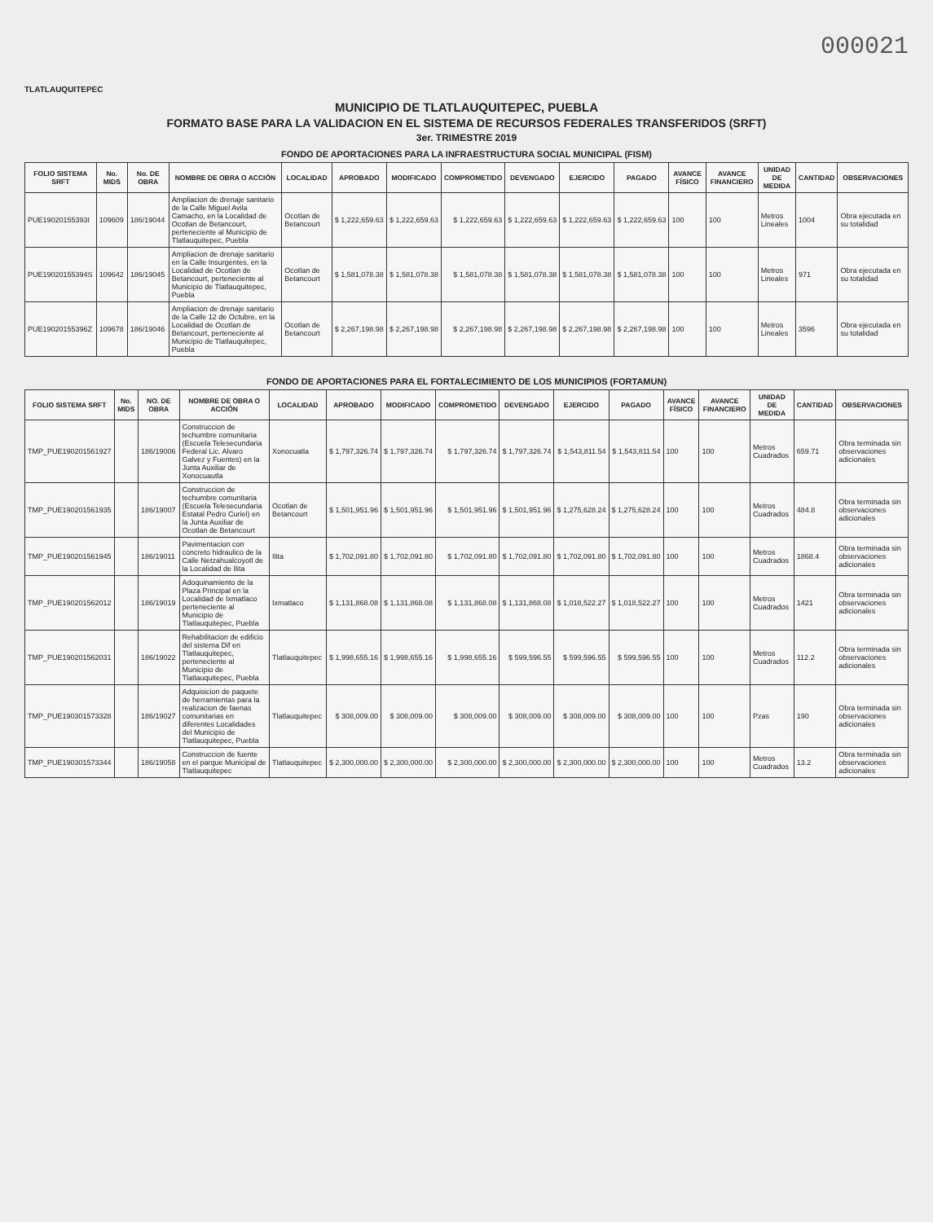000021
TLATLAUQUITEPEC
MUNICIPIO DE TLATLAUQUITEPEC, PUEBLA
FORMATO BASE PARA LA VALIDACION EN EL SISTEMA DE RECURSOS FEDERALES TRANSFERIDOS (SRFT)
3er. TRIMESTRE 2019
FONDO DE APORTACIONES PARA LA INFRAESTRUCTURA SOCIAL MUNICIPAL (FISM)
| FOLIO SISTEMA SRFT | No. MIDS | No. DE OBRA | NOMBRE DE OBRA O ACCIÓN | LOCALIDAD | APROBADO | MODIFICADO | COMPROMETIDO | DEVENGADO | EJERCIDO | PAGADO | AVANCE FÍSICO | AVANCE FINANCIERO | UNIDAD DE MEDIDA | CANTIDAD | OBSERVACIONES |
| --- | --- | --- | --- | --- | --- | --- | --- | --- | --- | --- | --- | --- | --- | --- | --- |
| PUE19020155393I | 109609 | 186/19044 | Ampliacion de drenaje sanitario de la Calle Miguel Avila Camacho, en la Localidad de Ocotlan de Betancourt, perteneciente al Municipio de Tlatlauquitepec, Puebla | Ocotlan de Betancourt | $ 1,222,659.63 | $ 1,222,659.63 | $ 1,222,659.63 | $ 1,222,659.63 | $ 1,222,659.63 | $ 1,222,659.63 | 100 | 100 | Metros Lineales | 1004 | Obra ejecutada en su totalidad |
| PUE19020155394S | 109642 | 186/19045 | Ampliacion de drenaje sanitario en la Calle Insurgentes, en la Localidad de Ocotlan de Betancourt, perteneciente al Municipio de Tlatlauquitepec, Puebla | Ocotlan de Betancourt | $ 1,581,078.38 | $ 1,581,078.38 | $ 1,581,078.38 | $ 1,581,078.38 | $ 1,581,078.38 | $ 1,581,078.38 | 100 | 100 | Metros Lineales | 971 | Obra ejecutada en su totalidad |
| PUE19020155396Z | 109678 | 186/19046 | Ampliacion de drenaje sanitario de la Calle 12 de Octubre, en la Localidad de Ocotlan de Betancourt, perteneciente al Municipio de Tlatlauquitepec, Puebla | Ocotlan de Betancourt | $ 2,267,198.98 | $ 2,267,198.98 | $ 2,267,198.98 | $ 2,267,198.98 | $ 2,267,198.98 | $ 2,267,198.98 | 100 | 100 | Metros Lineales | 3596 | Obra ejecutada en su totalidad |
FONDO DE APORTACIONES PARA EL FORTALECIMIENTO DE LOS MUNICIPIOS (FORTAMUN)
| FOLIO SISTEMA SRFT | No. MIDS | NO. DE OBRA | NOMBRE DE OBRA O ACCIÓN | LOCALIDAD | APROBADO | MODIFICADO | COMPROMETIDO | DEVENGADO | EJERCIDO | PAGADO | AVANCE FÍSICO | AVANCE FINANCIERO | UNIDAD DE MEDIDA | CANTIDAD | OBSERVACIONES |
| --- | --- | --- | --- | --- | --- | --- | --- | --- | --- | --- | --- | --- | --- | --- | --- |
| TMP_PUE19020156192​7 | | 186/19006 | Construccion de techumbre comunitaria (Escuela Telesecundaria Federal Lic. Alvaro Galvez y Fuentes) en la Junta Auxiliar de Xonocuautla | Xonocuatla | $ 1,797,326.74 | $ 1,797,326.74 | $ 1,797,326.74 | $ 1,797,326.74 | $ 1,543,811.54 | $ 1,543,811.54 | 100 | 100 | Metros Cuadrados | 659.71 | Obra terminada sin observaciones adicionales |
| TMP_PUE190201561935 | | 186/19007 | Construccion de techumbre comunitaria (Escuela Telesecundaria Estatal Pedro Curiel) en la Junta Auxiliar de Ocotlan de Betancourt | Ocotlan de Betancourt | $ 1,501,951.96 | $ 1,501,951.96 | $ 1,501,951.96 | $ 1,501,951.96 | $ 1,275,628.24 | $ 1,275,628.24 | 100 | 100 | Metros Cuadrados | 484.8 | Obra terminada sin observaciones adicionales |
| TMP_PUE190201561945 | | 186/19011 | Pavimentacion con concreto hidraulico de la Calle Netzahualcoyotl de la Localidad de Ilita | Ilita | $ 1,702,091.80 | $ 1,702,091.80 | $ 1,702,091.80 | $ 1,702,091.80 | $ 1,702,091.80 | $ 1,702,091.80 | 100 | 100 | Metros Cuadrados | 1868.4 | Obra terminada sin observaciones adicionales |
| TMP_PUE190201562012 | | 186/19019 | Adoquinamiento de la Plaza Principal en la Localidad de Ixmatlaco perteneciente al Municipio de Tlatlauquitepec, Puebla | Ixmatlaco | $ 1,131,868.08 | $ 1,131,868.08 | $ 1,131,868.08 | $ 1,131,868.08 | $ 1,018,522.27 | $ 1,018,522.27 | 100 | 100 | Metros Cuadrados | 1421 | Obra terminada sin observaciones adicionales |
| TMP_PUE190201562031 | | 186/19022 | Rehabilitacion de edificio del sistema Dif en Tlatlauquitepec, perteneciente al Municipio de Tlatlauquitepec, Puebla | Tlatlauquitepec | $ 1,998,655.16 | $ 1,998,655.16 | $ 1,998,655.16 | $ 599,596.55 | $ 599,596.55 | $ 599,596.55 | 100 | 100 | Metros Cuadrados | 112.2 | Obra terminada sin observaciones adicionales |
| TMP_PUE190301573328 | | 186/19027 | Adquisicion de paquete de herramientas para la realizacion de faenas comunitarias en diferentes Localidades del Municipio de Tlatlauquitepec, Puebla | Tlatlauquitepec | $ 308,009.00 | $ 308,009.00 | $ 308,009.00 | $ 308,009.00 | $ 308,009.00 | $ 308,009.00 | 100 | 100 | Pzas | 190 | Obra terminada sin observaciones adicionales |
| TMP_PUE190301573344 | | 186/19058 | Construccion de fuente en el parque Municipal de Tlatlauquitepec | Tlatlauquitepec | $ 2,300,000.00 | $ 2,300,000.00 | $ 2,300,000.00 | $ 2,300,000.00 | $ 2,300,000.00 | $ 2,300,000.00 | 100 | 100 | Metros Cuadrados | 13.2 | Obra terminada sin observaciones adicionales |